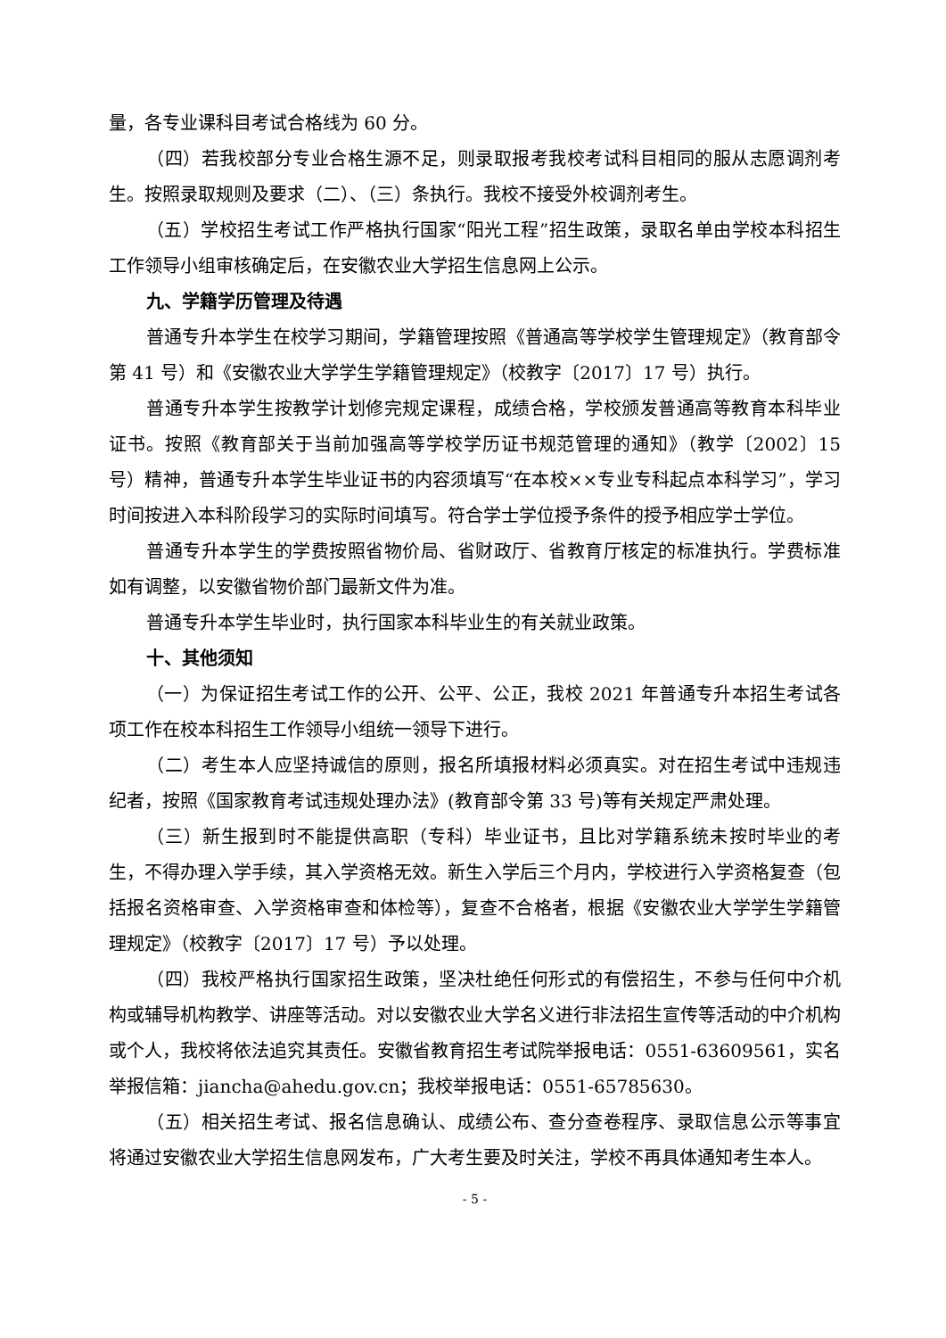量，各专业课科目考试合格线为 60 分。
（四）若我校部分专业合格生源不足，则录取报考我校考试科目相同的服从志愿调剂考生。按照录取规则及要求（二）、（三）条执行。我校不接受外校调剂考生。
（五）学校招生考试工作严格执行国家“阳光工程”招生政策，录取名单由学校本科招生工作领导小组审核确定后，在安徽农业大学招生信息网上公示。
九、学籍学历管理及待遇
普通专升本学生在校学习期间，学籍管理按照《普通高等学校学生管理规定》（教育部令第 41 号）和《安徽农业大学学生学籍管理规定》（校教字〔2017〕17 号）执行。
普通专升本学生按教学计划修完规定课程，成绩合格，学校颁发普通高等教育本科毕业证书。按照《教育部关于当前加强高等学校学历证书规范管理的通知》（教学〔2002〕15 号）精神，普通专升本学生毕业证书的内容须填写“在本校××专业专科起点本科学习”，学习时间按进入本科阶段学习的实际时间填写。符合学士学位授予条件的授予相应学士学位。
普通专升本学生的学费按照省物价局、省财政厅、省教育厅核定的标准执行。学费标准如有调整，以安徽省物价部门最新文件为准。
普通专升本学生毕业时，执行国家本科毕业生的有关就业政策。
十、其他须知
（一）为保证招生考试工作的公开、公平、公正，我校 2021 年普通专升本招生考试各项工作在校本科招生工作领导小组统一领导下进行。
（二）考生本人应坚持诚信的原则，报名所填报材料必须真实。对在招生考试中违规违纪者，按照《国家教育考试违规处理办法》(教育部令第 33 号)等有关规定严肃处理。
（三）新生报到时不能提供高职（专科）毕业证书，且比对学籍系统未按时毕业的考生，不得办理入学手续，其入学资格无效。新生入学后三个月内，学校进行入学资格复查（包括报名资格审查、入学资格审查和体检等），复查不合格者，根据《安徽农业大学学生学籍管理规定》（校教字〔2017〕17 号）予以处理。
（四）我校严格执行国家招生政策，坚决杜绝任何形式的有偿招生，不参与任何中介机构或辅导机构教学、讲座等活动。对以安徽农业大学名义进行非法招生宣传等活动的中介机构或个人，我校将依法追究其责任。安徽省教育招生考试院举报电话：0551-63609561，实名举报信箱：jiancha@ahedu.gov.cn；我校举报电话：0551-65785630。
（五）相关招生考试、报名信息确认、成绩公布、查分查卷程序、录取信息公示等事宜将通过安徽农业大学招生信息网发布，广大考生要及时关注，学校不再具体通知考生本人。
- 5 -